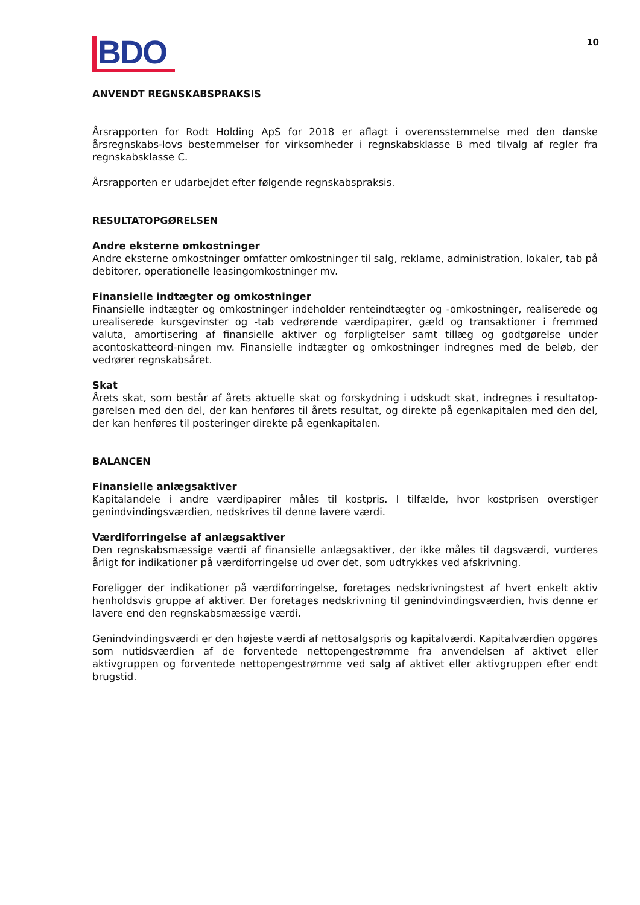BDO
10
ANVENDT REGNSKABSPRAKSIS
Årsrapporten for Rodt Holding ApS for 2018 er aflagt i overensstemmelse med den danske årsregnskabs-lovs bestemmelser for virksomheder i regnskabsklasse B med tilvalg af regler fra regnskabsklasse C.
Årsrapporten er udarbejdet efter følgende regnskabspraksis.
RESULTATOPGØRELSEN
Andre eksterne omkostninger
Andre eksterne omkostninger omfatter omkostninger til salg, reklame, administration, lokaler, tab på debitorer, operationelle leasingomkostninger mv.
Finansielle indtægter og omkostninger
Finansielle indtægter og omkostninger indeholder renteindtægter og -omkostninger, realiserede og urealiserede kursgevinster og -tab vedrørende værdipapirer, gæld og transaktioner i fremmed valuta, amortisering af finansielle aktiver og forpligtelser samt tillæg og godtgørelse under acontoskatteord-ningen mv. Finansielle indtægter og omkostninger indregnes med de beløb, der vedrører regnskabsåret.
Skat
Årets skat, som består af årets aktuelle skat og forskydning i udskudt skat, indregnes i resultatop-gørelsen med den del, der kan henføres til årets resultat, og direkte på egenkapitalen med den del, der kan henføres til posteringer direkte på egenkapitalen.
BALANCEN
Finansielle anlægsaktiver
Kapitalandele i andre værdipapirer måles til kostpris. I tilfælde, hvor kostprisen overstiger genindvindingsværdien, nedskrives til denne lavere værdi.
Værdiforringelse af anlægsaktiver
Den regnskabsmæssige værdi af finansielle anlægsaktiver, der ikke måles til dagsværdi, vurderes årligt for indikationer på værdiforringelse ud over det, som udtrykkes ved afskrivning.
Foreligger der indikationer på værdiforringelse, foretages nedskrivningstest af hvert enkelt aktiv henholdsvis gruppe af aktiver. Der foretages nedskrivning til genindvindingsværdien, hvis denne er lavere end den regnskabsmæssige værdi.
Genindvindingsværdi er den højeste værdi af nettosalgspris og kapitalværdi. Kapitalværdien opgøres som nutidsværdien af de forventede nettopengestrømme fra anvendelsen af aktivet eller aktivgruppen og forventede nettopengestrømme ved salg af aktivet eller aktivgruppen efter endt brugstid.